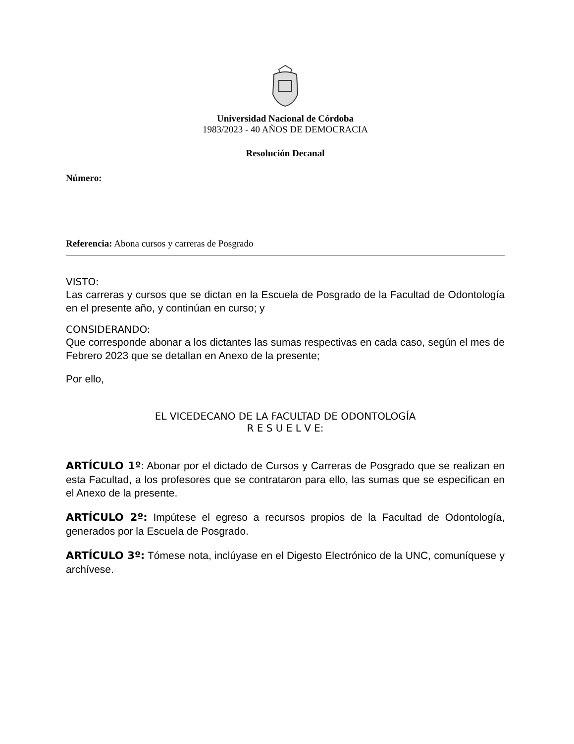Universidad Nacional de Córdoba
1983/2023 - 40 AÑOS DE DEMOCRACIA
Resolución Decanal
Número:
Referencia: Abona cursos y carreras de Posgrado
VISTO:
Las carreras y cursos que se dictan en la Escuela de Posgrado de la Facultad de Odontología en el presente año, y continúan en curso; y
CONSIDERANDO:
Que corresponde abonar a los dictantes las sumas respectivas en cada caso, según el mes de Febrero 2023 que se detallan en Anexo de la presente;
Por ello,
EL VICEDECANO DE LA FACULTAD DE ODONTOLOGÍA
R E S U E L V E:
ARTÍCULO 1º: Abonar por el dictado de Cursos y Carreras de Posgrado que se realizan en esta Facultad, a los profesores que se contrataron para ello, las sumas que se especifican en el Anexo de la presente.
ARTÍCULO 2º: Impútese el egreso a recursos propios de la Facultad de Odontología, generados por la Escuela de Posgrado.
ARTÍCULO 3º: Tómese nota, inclúyase en el Digesto Electrónico de la UNC, comuníquese y archívese.